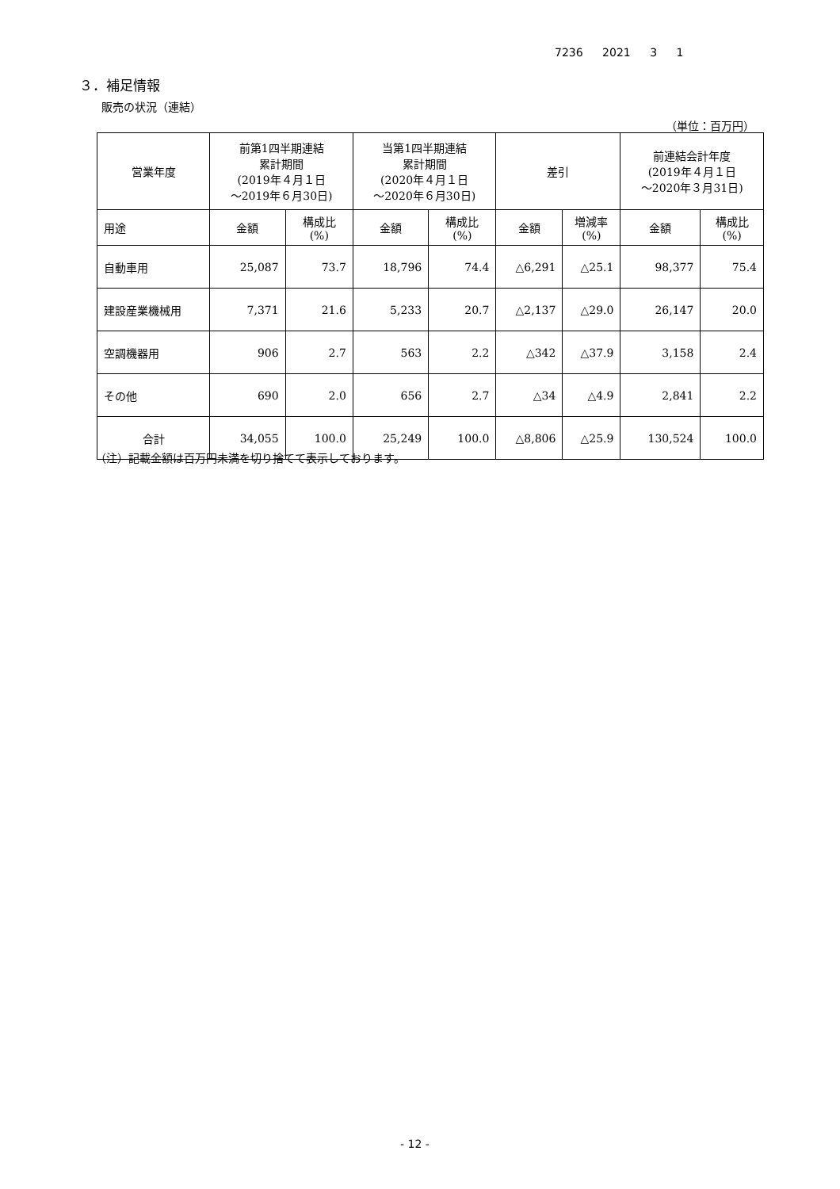7236 2021 3 1
３．補足情報
販売の状況（連結）
（単位：百万円）
| 営業年度 | 前第1四半期連結 累計期間 (2019年４月１日 ～2019年６月30日) | | 当第1四半期連結 累計期間 (2020年４月１日 ～2020年６月30日) | | 差引 | | 前連結会計年度 (2019年４月１日 ～2020年３月31日) | |
| --- | --- | --- | --- | --- | --- | --- | --- | --- |
| 用途 | 金額 | 構成比 (%) | 金額 | 構成比 (%) | 金額 | 増減率 (%) | 金額 | 構成比 (%) |
| 自動車用 | 25,087 | 73.7 | 18,796 | 74.4 | △6,291 | △25.1 | 98,377 | 75.4 |
| 建設産業機械用 | 7,371 | 21.6 | 5,233 | 20.7 | △2,137 | △29.0 | 26,147 | 20.0 |
| 空調機器用 | 906 | 2.7 | 563 | 2.2 | △342 | △37.9 | 3,158 | 2.4 |
| その他 | 690 | 2.0 | 656 | 2.7 | △34 | △4.9 | 2,841 | 2.2 |
| 合計 | 34,055 | 100.0 | 25,249 | 100.0 | △8,806 | △25.9 | 130,524 | 100.0 |
（注）記載金額は百万円未満を切り捨てて表示しております。
- 12 -